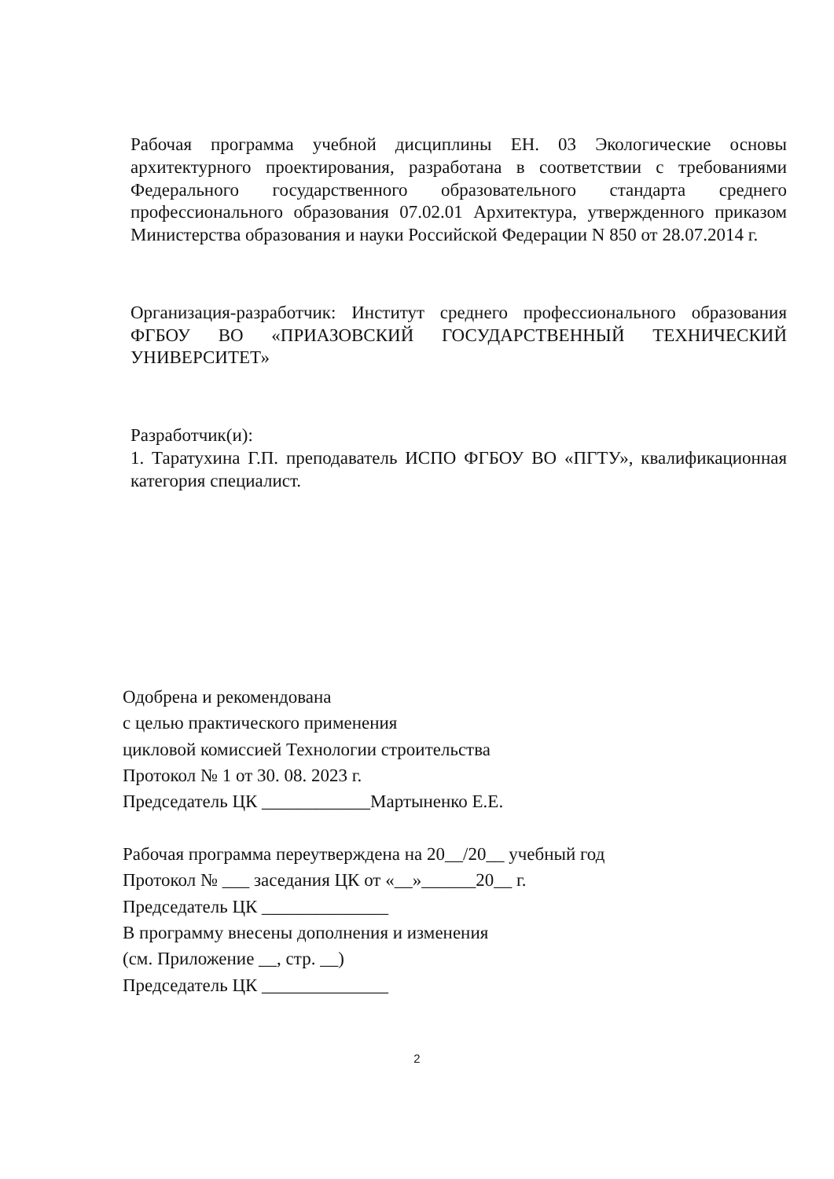Рабочая программа учебной дисциплины ЕН. 03 Экологические основы архитектурного проектирования, разработана в соответствии с требованиями Федерального государственного образовательного стандарта среднего профессионального образования 07.02.01 Архитектура, утвержденного приказом Министерства образования и науки Российской Федерации N 850 от 28.07.2014 г.
Организация-разработчик: Институт среднего профессионального образования ФГБОУ ВО «ПРИАЗОВСКИЙ ГОСУДАРСТВЕННЫЙ ТЕХНИЧЕСКИЙ УНИВЕРСИТЕТ»
Разработчик(и):
1. Таратухина Г.П. преподаватель ИСПО ФГБОУ ВО «ПГТУ», квалификационная категория специалист.
Одобрена и рекомендована
с целью практического применения
цикловой комиссией Технологии строительства
Протокол № 1 от 30. 08. 2023 г.
Председатель ЦК ____________Мартыненко Е.Е.
Рабочая программа переутверждена на 20__/20__ учебный год
Протокол № ___ заседания ЦК от «__»______20__ г.
Председатель ЦК ______________
В программу внесены дополнения и изменения
(см. Приложение __, стр. __)
Председатель ЦК ______________
2